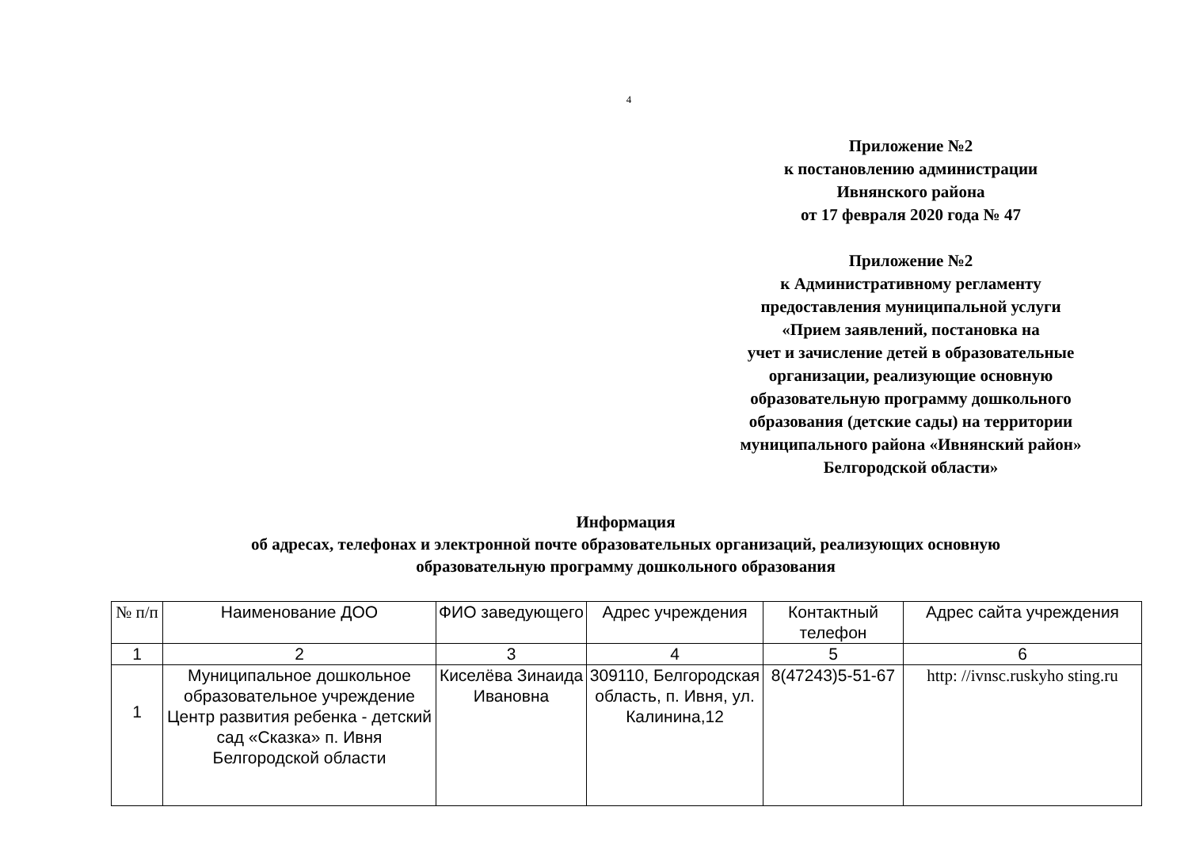4
Приложение №2
к постановлению администрации
Ивнянского района
от 17 февраля 2020 года № 47
Приложение №2
к Административному регламенту
предоставления муниципальной услуги
«Прием заявлений, постановка на
учет и зачисление детей в образовательные
организации, реализующие основную
образовательную программу дошкольного
образования (детские сады) на территории
муниципального района «Ивнянский район»
Белгородской области»
Информация
об адресах, телефонах и электронной почте образовательных организаций, реализующих основную
образовательную программу дошкольного образования
| № п/п | Наименование ДОО | ФИО заведующего | Адрес учреждения | Контактный телефон | Адрес сайта учреждения |
| --- | --- | --- | --- | --- | --- |
| 1 | 2 | 3 | 4 | 5 | 6 |
| 1 | Муниципальное дошкольное образовательное учреждение Центр развития ребенка - детский сад «Сказка» п. Ивня Белгородской области | Киселёва Зинаида Ивановна | 309110, Белгородская область, п. Ивня, ул. Калинина,12 | 8(47243)5-51-67 | http: //ivnsc.ruskyho sting.ru |